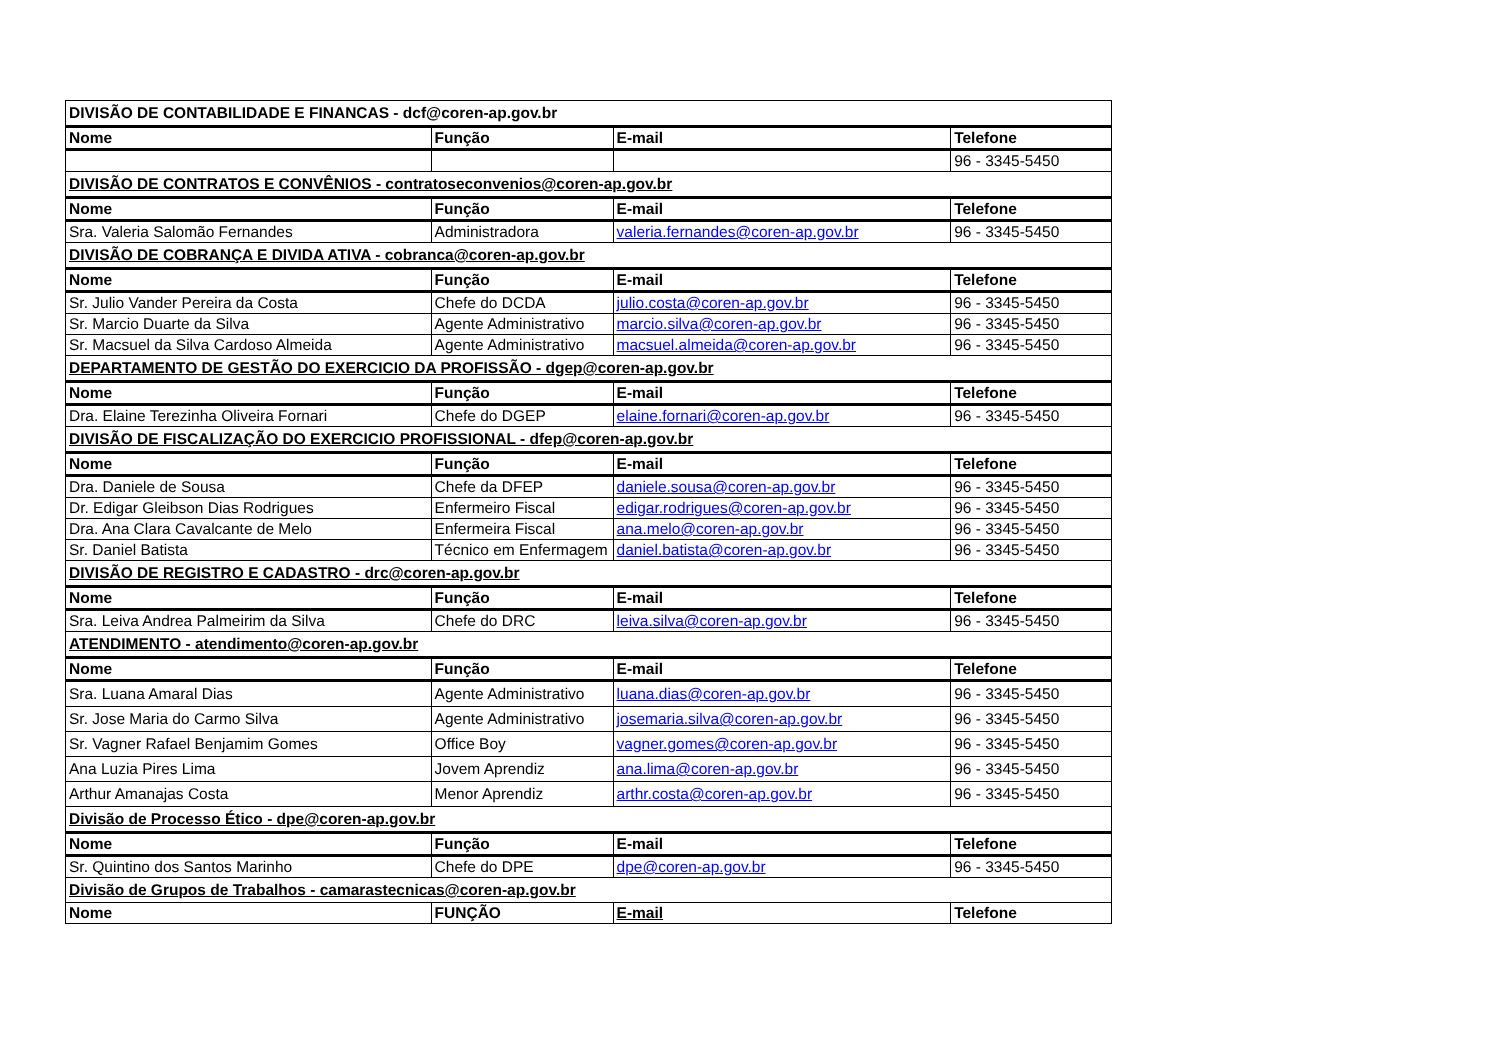| DIVISÃO DE CONTABILIDADE E FINANCAS - dcf@coren-ap.gov.br | | | |
| Nome | Função | E-mail | Telefone |
| | | | 96 - 3345-5450 |
| DIVISÃO DE CONTRATOS E CONVÊNIOS - contratoseconvenios@coren-ap.gov.br | | | |
| Nome | Função | E-mail | Telefone |
| Sra. Valeria Salomão Fernandes | Administradora | valeria.fernandes@coren-ap.gov.br | 96 - 3345-5450 |
| DIVISÃO DE COBRANÇA E DIVIDA ATIVA - cobranca@coren-ap.gov.br | | | |
| Nome | Função | E-mail | Telefone |
| Sr. Julio Vander Pereira da Costa | Chefe do DCDA | julio.costa@coren-ap.gov.br | 96 - 3345-5450 |
| Sr. Marcio Duarte da Silva | Agente Administrativo | marcio.silva@coren-ap.gov.br | 96 - 3345-5450 |
| Sr. Macsuel da Silva Cardoso Almeida | Agente Administrativo | macsuel.almeida@coren-ap.gov.br | 96 - 3345-5450 |
| DEPARTAMENTO DE GESTÃO DO EXERCICIO DA PROFISSÃO - dgep@coren-ap.gov.br | | | |
| Nome | Função | E-mail | Telefone |
| Dra. Elaine Terezinha Oliveira Fornari | Chefe do DGEP | elaine.fornari@coren-ap.gov.br | 96 - 3345-5450 |
| DIVISÃO DE FISCALIZAÇÃO DO EXERCICIO PROFISSIONAL - dfep@coren-ap.gov.br | | | |
| Nome | Função | E-mail | Telefone |
| Dra. Daniele de Sousa | Chefe da DFEP | daniele.sousa@coren-ap.gov.br | 96 - 3345-5450 |
| Dr. Edigar Gleibson Dias Rodrigues | Enfermeiro Fiscal | edigar.rodrigues@coren-ap.gov.br | 96 - 3345-5450 |
| Dra. Ana Clara Cavalcante de Melo | Enfermeira Fiscal | ana.melo@coren-ap.gov.br | 96 - 3345-5450 |
| Sr. Daniel Batista | Técnico em Enfermagem | daniel.batista@coren-ap.gov.br | 96 - 3345-5450 |
| DIVISÃO DE REGISTRO E CADASTRO - drc@coren-ap.gov.br | | | |
| Nome | Função | E-mail | Telefone |
| Sra. Leiva Andrea Palmeirim da Silva | Chefe do DRC | leiva.silva@coren-ap.gov.br | 96 - 3345-5450 |
| ATENDIMENTO - atendimento@coren-ap.gov.br | | | |
| Nome | Função | E-mail | Telefone |
| Sra. Luana Amaral Dias | Agente Administrativo | luana.dias@coren-ap.gov.br | 96 - 3345-5450 |
| Sr. Jose Maria do Carmo Silva | Agente Administrativo | josemaria.silva@coren-ap.gov.br | 96 - 3345-5450 |
| Sr. Vagner Rafael Benjamim Gomes | Office Boy | vagner.gomes@coren-ap.gov.br | 96 - 3345-5450 |
| Ana Luzia Pires Lima | Jovem Aprendiz | ana.lima@coren-ap.gov.br | 96 - 3345-5450 |
| Arthur Amanajas Costa | Menor Aprendiz | arthr.costa@coren-ap.gov.br | 96 - 3345-5450 |
| Divisão de Processo Ético - dpe@coren-ap.gov.br | | | |
| Nome | Função | E-mail | Telefone |
| Sr. Quintino dos Santos Marinho | Chefe do DPE | dpe@coren-ap.gov.br | 96 - 3345-5450 |
| Divisão de Grupos de Trabalhos - camarastecnicas@coren-ap.gov.br | | | |
| Nome | FUNÇÃO | E-mail | Telefone |